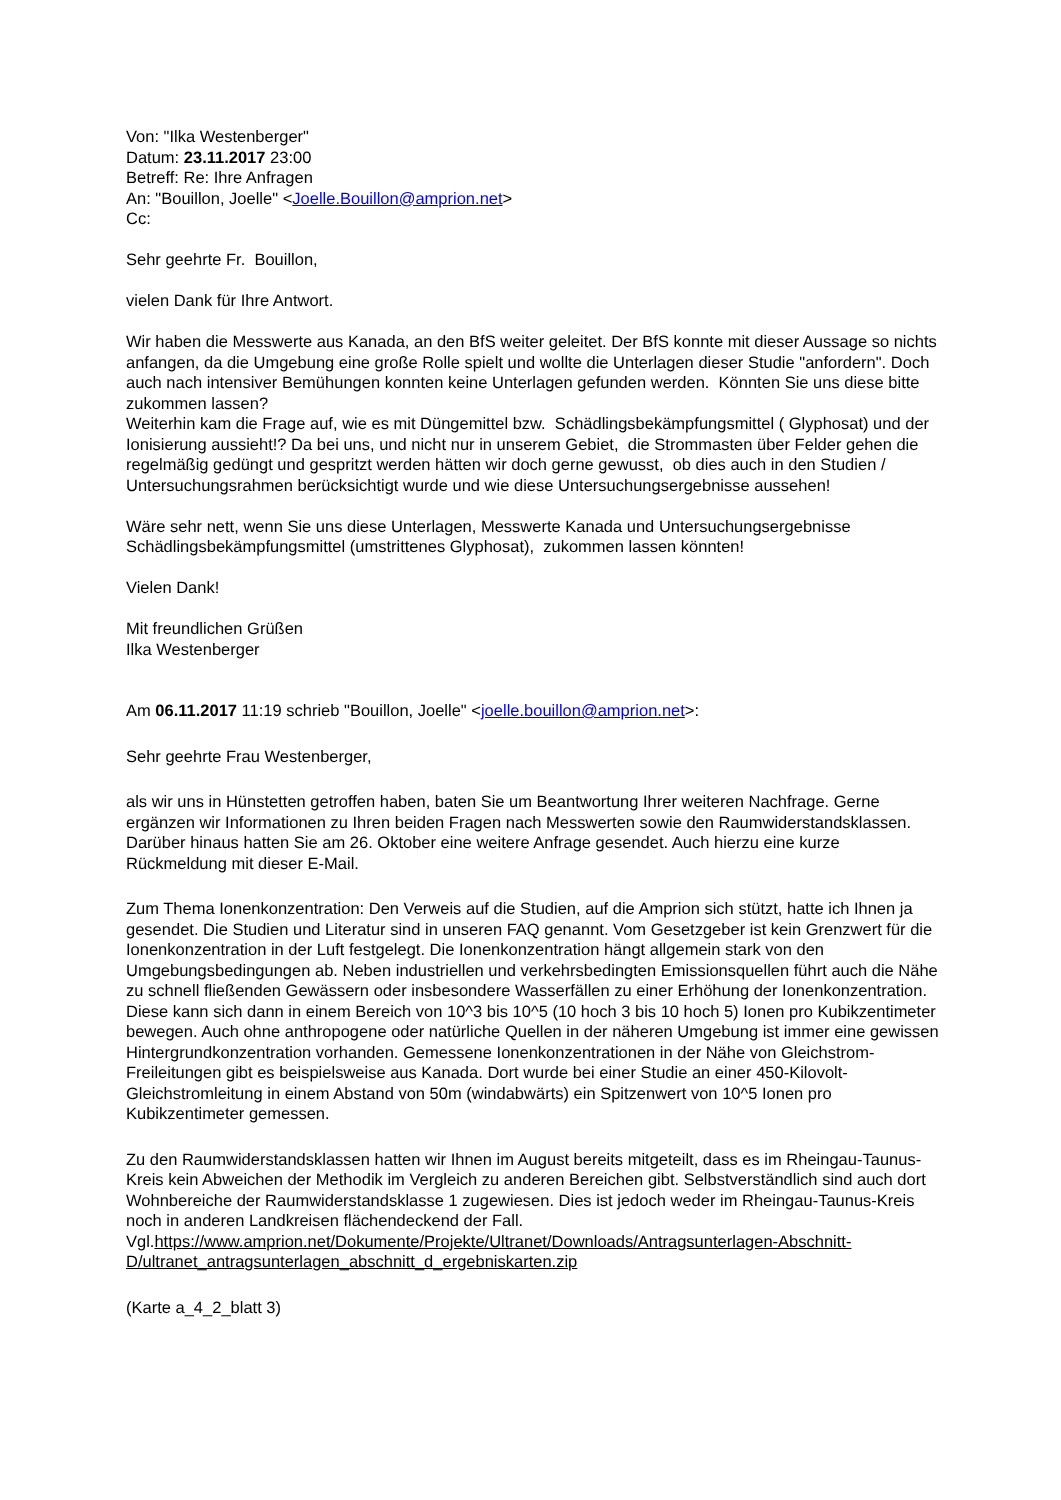Von: "Ilka Westenberger"
Datum: 23.11.2017 23:00
Betreff: Re: Ihre Anfragen
An: "Bouillon, Joelle" <Joelle.Bouillon@amprion.net>
Cc:
Sehr geehrte Fr. Bouillon,
vielen Dank für Ihre Antwort.
Wir haben die Messwerte aus Kanada, an den BfS weiter geleitet. Der BfS konnte mit dieser Aussage so nichts anfangen, da die Umgebung eine große Rolle spielt und wollte die Unterlagen dieser Studie "anfordern". Doch auch nach intensiver Bemühungen konnten keine Unterlagen gefunden werden. Könnten Sie uns diese bitte zukommen lassen?
Weiterhin kam die Frage auf, wie es mit Düngemittel bzw. Schädlingsbekämpfungsmittel ( Glyphosat) und der Ionisierung aussieht!? Da bei uns, und nicht nur in unserem Gebiet, die Strommasten über Felder gehen die regelmäßig gedüngt und gespritzt werden hätten wir doch gerne gewusst, ob dies auch in den Studien / Untersuchungsrahmen berücksichtigt wurde und wie diese Untersuchungsergebnisse aussehen!
Wäre sehr nett, wenn Sie uns diese Unterlagen, Messwerte Kanada und Untersuchungsergebnisse Schädlingsbekämpfungsmittel (umstrittenes Glyphosat), zukommen lassen könnten!
Vielen Dank!
Mit freundlichen Grüßen
Ilka Westenberger
Am 06.11.2017 11:19 schrieb "Bouillon, Joelle" <joelle.bouillon@amprion.net>:
Sehr geehrte Frau Westenberger,
als wir uns in Hünstetten getroffen haben, baten Sie um Beantwortung Ihrer weiteren Nachfrage. Gerne ergänzen wir Informationen zu Ihren beiden Fragen nach Messwerten sowie den Raumwiderstandsklassen. Darüber hinaus hatten Sie am 26. Oktober eine weitere Anfrage gesendet. Auch hierzu eine kurze Rückmeldung mit dieser E-Mail.
Zum Thema Ionenkonzentration: Den Verweis auf die Studien, auf die Amprion sich stützt, hatte ich Ihnen ja gesendet. Die Studien und Literatur sind in unseren FAQ genannt. Vom Gesetzgeber ist kein Grenzwert für die Ionenkonzentration in der Luft festgelegt. Die Ionenkonzentration hängt allgemein stark von den Umgebungsbedingungen ab. Neben industriellen und verkehrsbedingten Emissionsquellen führt auch die Nähe zu schnell fließenden Gewässern oder insbesondere Wasserfällen zu einer Erhöhung der Ionenkonzentration. Diese kann sich dann in einem Bereich von 10^3 bis 10^5 (10 hoch 3 bis 10 hoch 5) Ionen pro Kubikzentimeter bewegen. Auch ohne anthropogene oder natürliche Quellen in der näheren Umgebung ist immer eine gewissen Hintergrundkonzentration vorhanden. Gemessene Ionenkonzentrationen in der Nähe von Gleichstrom-Freileitungen gibt es beispielsweise aus Kanada. Dort wurde bei einer Studie an einer 450-Kilovolt-Gleichstromleitung in einem Abstand von 50m (windabwärts) ein Spitzenwert von 10^5 Ionen pro Kubikzentimeter gemessen.
Zu den Raumwiderstandsklassen hatten wir Ihnen im August bereits mitgeteilt, dass es im Rheingau-Taunus-Kreis kein Abweichen der Methodik im Vergleich zu anderen Bereichen gibt. Selbstverständlich sind auch dort Wohnbereiche der Raumwiderstandsklasse 1 zugewiesen. Dies ist jedoch weder im Rheingau-Taunus-Kreis noch in anderen Landkreisen flächendeckend der Fall. Vgl.https://www.amprion.net/Dokumente/Projekte/Ultranet/Downloads/Antragsunterlagen-Abschnitt-D/ultranet_antragsunterlagen_abschnitt_d_ergebniskarten.zip
(Karte a_4_2_blatt 3)